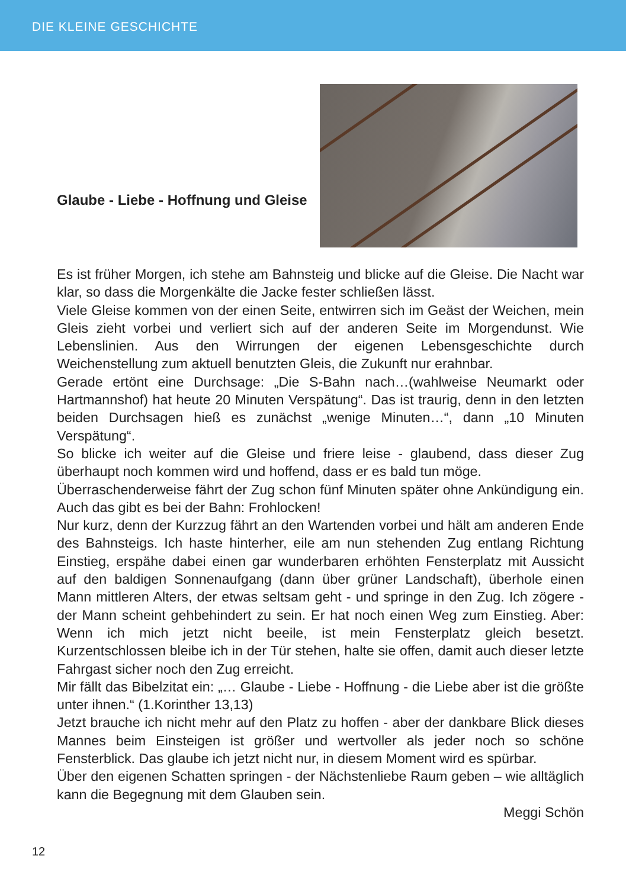DIE KLEINE GESCHICHTE
Glaube - Liebe - Hoffnung und Gleise
Es ist früher Morgen, ich stehe am Bahnsteig und blicke auf die Gleise. Die Nacht war klar, so dass die Morgenkälte die Jacke fester schließen lässt.
Viele Gleise kommen von der einen Seite, entwirren sich im Geäst der Weichen, mein Gleis zieht vorbei und verliert sich auf der anderen Seite im Morgendunst. Wie Lebenslinien. Aus den Wirrungen der eigenen Lebensgeschichte durch Weichenstellung zum aktuell benutzten Gleis, die Zukunft nur erahnbar.
Gerade ertönt eine Durchsage: „Die S-Bahn nach…(wahlweise Neumarkt oder Hartmannshof) hat heute 20 Minuten Verspätung“. Das ist traurig, denn in den letzten beiden Durchsagen hieß es zunächst „wenige Minuten…“, dann „10 Minuten Verspätung“.
So blicke ich weiter auf die Gleise und friere leise - glaubend, dass dieser Zug überhaupt noch kommen wird und hoffend, dass er es bald tun möge.
Überraschenderweise fährt der Zug schon fünf Minuten später ohne Ankündigung ein. Auch das gibt es bei der Bahn: Frohlocken!
Nur kurz, denn der Kurzzug fährt an den Wartenden vorbei und hält am anderen Ende des Bahnsteigs. Ich haste hinterher, eile am nun stehenden Zug entlang Richtung Einstieg, erspähe dabei einen gar wunderbaren erhöhten Fensterplatz mit Aussicht auf den baldigen Sonnenaufgang (dann über grüner Landschaft), überhole einen Mann mittleren Alters, der etwas seltsam geht - und springe in den Zug. Ich zögere - der Mann scheint gehbehindert zu sein. Er hat noch einen Weg zum Einstieg. Aber: Wenn ich mich jetzt nicht beeile, ist mein Fensterplatz gleich besetzt. Kurzentschlossen bleibe ich in der Tür stehen, halte sie offen, damit auch dieser letzte Fahrgast sicher noch den Zug erreicht.
Mir fällt das Bibelzitat ein: „… Glaube - Liebe - Hoffnung - die Liebe aber ist die größte unter ihnen.“ (1.Korinther 13,13)
Jetzt brauche ich nicht mehr auf den Platz zu hoffen - aber der dankbare Blick dieses Mannes beim Einsteigen ist größer und wertvoller als jeder noch so schöne Fensterblick. Das glaube ich jetzt nicht nur, in diesem Moment wird es spürbar.
Über den eigenen Schatten springen - der Nächstenliebe Raum geben – wie alltäglich kann die Begegnung mit dem Glauben sein.
Meggi Schön
12